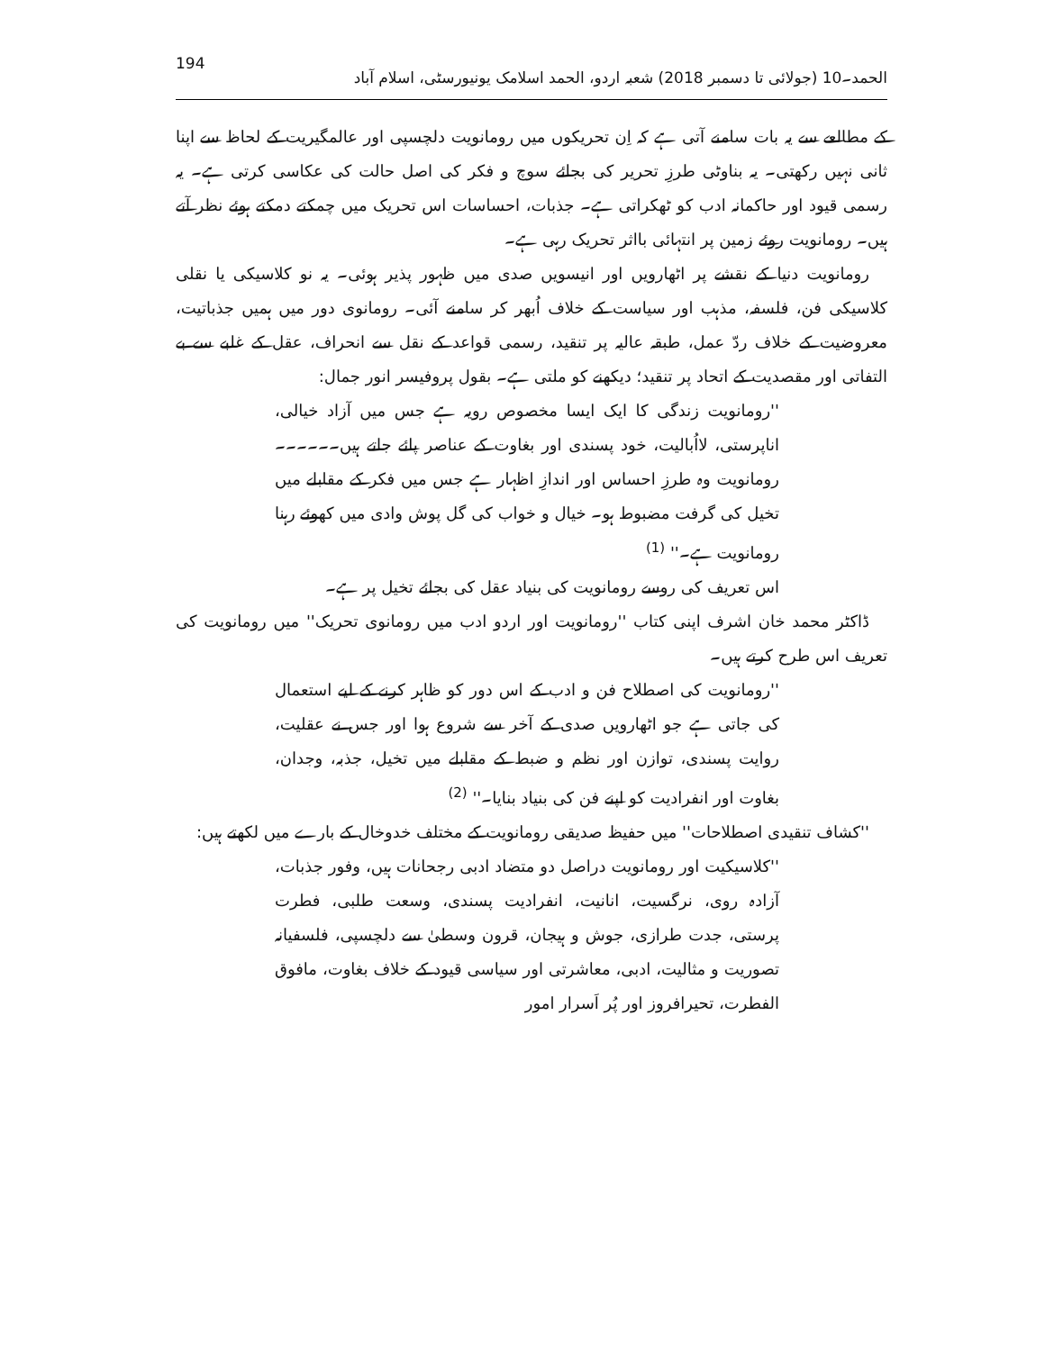الحمد۔10 (جولائی تا دسمبر 2018) شعبہ اردو، الحمد اسلامک یونیورسٹی، اسلام آباد 194
کے مطالعے سے یہ بات سامنے آتی ہے کہ اِن تحریکوں میں رومانویت دلچسپی اور عالمگیریت کے لحاظ سے اپنا ثانی نہیں رکھتی۔ یہ بناوٹی طرزِ تحریر کی بجائے سوچ و فکر کی اصل حالت کی عکاسی کرتی ہے۔ یہ رسمی قیود اور حاکمانہ ادب کو ٹھکراتی ہے۔ جذبات، احساسات اس تحریک میں چمکتے دمکتے ہوئے نظر آتے ہیں۔ رومانویت روئے زمین پر انتہائی بااثر تحریک رہی ہے۔
رومانویت دنیا کے نقشے پر اٹھارویں اور انیسویں صدی میں ظہور پذیر ہوئی۔ یہ نو کلاسیکی یا نقلی کلاسیکی فن، فلسفہ، مذہب اور سیاست کے خلاف اُبھر کر سامنے آئی۔ رومانوی دور میں ہمیں جذباتیت، معروضیت کے خلاف ردّ عمل، طبقہ عالیہ پر تنقید، رسمی قواعد کے نقل سے انحراف، عقل کے غلبے سے بے التفاتی اور مقصدیت کے اتحاد پر تنقید؛ دیکھنے کو ملتی ہے۔ بقول پروفیسر انور جمال:
''رومانویت زندگی کا ایک ایسا مخصوص رویہ ہے جس میں آزاد خیالی، اناپرستی، لااُبالیت، خود پسندی اور بغاوت کے عناصر پائے جاتے ہیں۔۔۔۔۔۔ رومانویت وہ طرزِ احساس اور اندازِ اظہار ہے جس میں فکر کے مقابلے میں تخیل کی گرفت مضبوط ہو۔ خیال و خواب کی گل پوش وادی میں کھوئے رہنا رومانویت ہے۔'' <sup>(1)</sup>
اس تعریف کی روسے رومانویت کی بنیاد عقل کی بجائے تخیل پر ہے۔
ڈاکٹر محمد خان اشرف اپنی کتاب ''رومانویت اور اردو ادب میں رومانوی تحریک'' میں رومانویت کی تعریف اس طرح کرتے ہیں۔
''رومانویت کی اصطلاح فن و ادب کے اس دور کو ظاہر کرنے کے لیے استعمال کی جاتی ہے جو اٹھارویں صدی کے آخر سے شروع ہوا اور جس نے عقلیت، روایت پسندی، توازن اور نظم و ضبط کے مقابلے میں تخیل، جذبہ، وجدان، بغاوت اور انفرادیت کو اپنے فن کی بنیاد بنایا۔'' <sup>(2)</sup>
''کشاف تنقیدی اصطلاحات'' میں حفیظ صدیقی رومانویت کے مختلف خدوخال کے بارے میں لکھتے ہیں:
''کلاسیکیت اور رومانویت دراصل دو متضاد ادبی رجحانات ہیں، وفور جذبات، آزادہ روی، نرگسیت، انانیت، انفرادیت پسندی، وسعت طلبی، فطرت پرستی، جدت طرازی، جوش و ہیجان، قرون وسطیٰ سے دلچسپی، فلسفیانہ تصوریت و مثالیت، ادبی، معاشرتی اور سیاسی قیود کے خلاف بغاوت، مافوق الفطرت، تحیرافروز اور پُر اَسرار امور